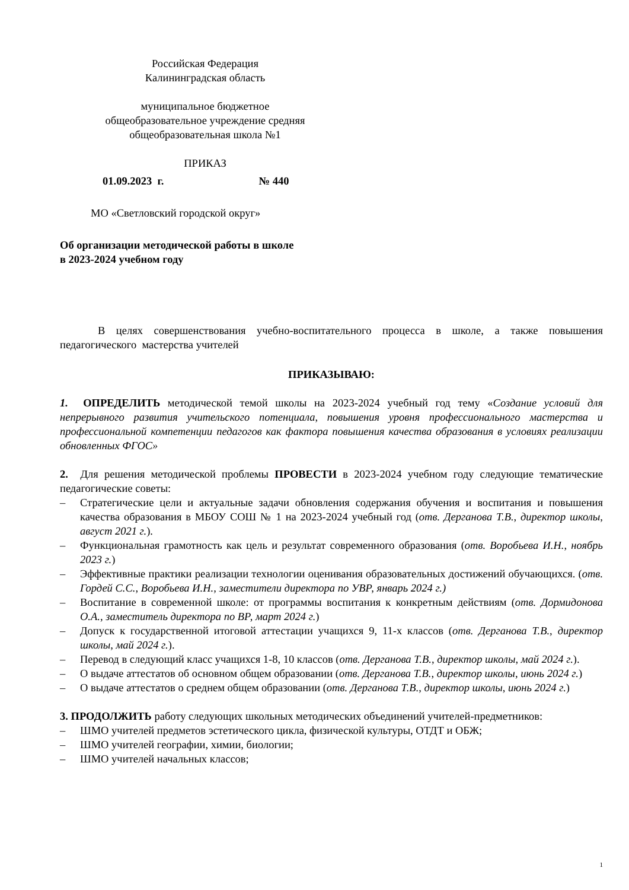Российская Федерация
Калининградская область
муниципальное бюджетное
общеобразовательное учреждение средняя
общеобразовательная школа №1
ПРИКАЗ
01.09.2023 г. № 440
МО «Светловский городской округ»
Об организации методической работы в школе
в 2023-2024 учебном году
В целях совершенствования учебно-воспитательного процесса в школе, а также повышения педагогического мастерства учителей
ПРИКАЗЫВАЮ:
1. ОПРЕДЕЛИТЬ методической темой школы на 2023-2024 учебный год тему «Создание условий для непрерывного развития учительского потенциала, повышения уровня профессионального мастерства и профессиональной компетенции педагогов как фактора повышения качества образования в условиях реализации обновленных ФГОС»
2. Для решения методической проблемы ПРОВЕСТИ в 2023-2024 учебном году следующие тематические педагогические советы:
– Стратегические цели и актуальные задачи обновления содержания обучения и воспитания и повышения качества образования в МБОУ СОШ № 1 на 2023-2024 учебный год (отв. Дерганова Т.В., директор школы, август 2021 г.).
– Функциональная грамотность как цель и результат современного образования (отв. Воробьева И.Н., ноябрь 2023 г.)
– Эффективные практики реализации технологии оценивания образовательных достижений обучающихся. (отв. Гордей С.С., Воробьева И.Н., заместители директора по УВР, январь 2024 г.)
– Воспитание в современной школе: от программы воспитания к конкретным действиям (отв. Дормидонова О.А., заместитель директора по ВР, март 2024 г.)
– Допуск к государственной итоговой аттестации учащихся 9, 11-х классов (отв. Дерганова Т.В., директор школы, май 2024 г.).
– Перевод в следующий класс учащихся 1-8, 10 классов (отв. Дерганова Т.В., директор школы, май 2024 г.).
– О выдаче аттестатов об основном общем образовании (отв. Дерганова Т.В., директор школы, июнь 2024 г.)
– О выдаче аттестатов о среднем общем образовании (отв. Дерганова Т.В., директор школы, июнь 2024 г.)
3. ПРОДОЛЖИТЬ работу следующих школьных методических объединений учителей-предметников:
– ШМО учителей предметов эстетического цикла, физической культуры, ОТДТ и ОБЖ;
– ШМО учителей географии, химии, биологии;
– ШМО учителей начальных классов;
1